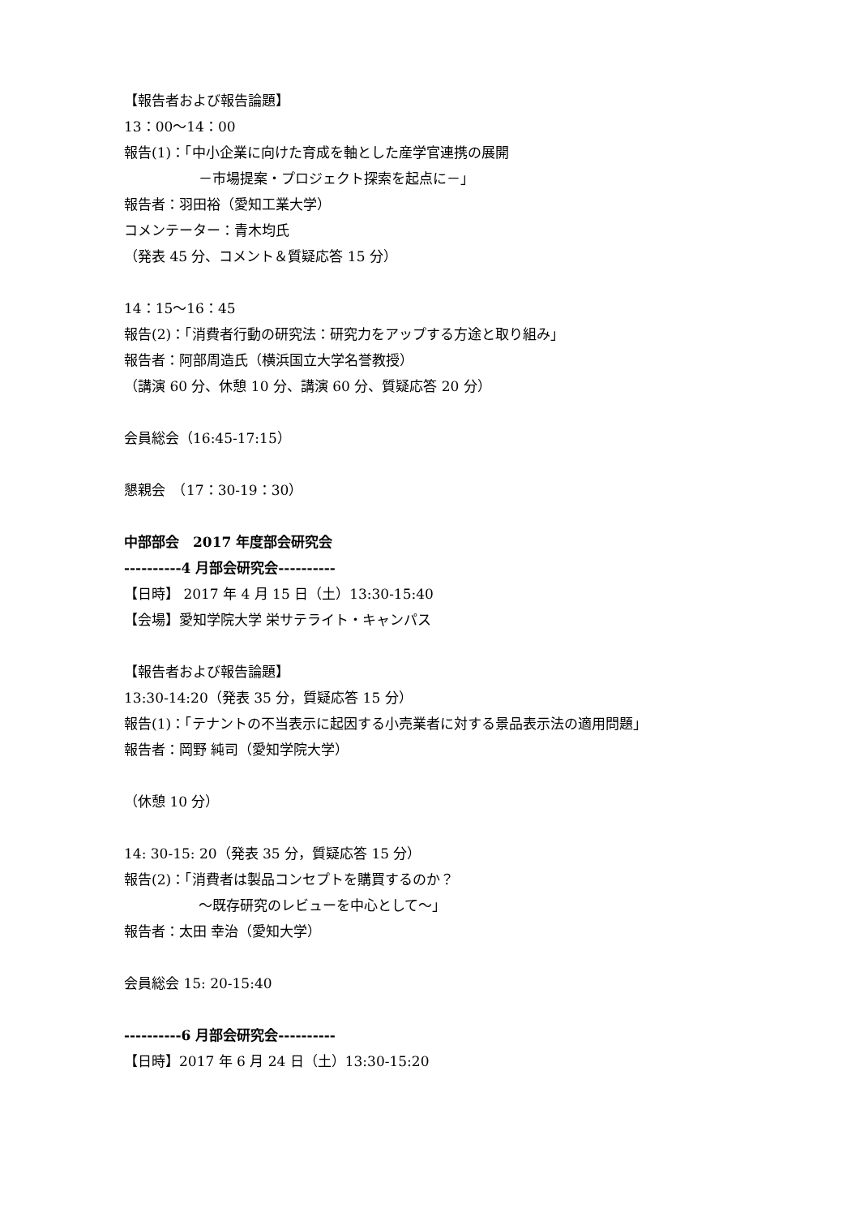【報告者および報告論題】
13：00〜14：00
報告(1)：「中小企業に向けた育成を軸とした産学官連携の展開
－市場提案・プロジェクト探索を起点に－」
報告者：羽田裕（愛知工業大学）
コメンテーター：青木均氏
（発表 45 分、コメント＆質疑応答 15 分）
14：15〜16：45
報告(2)：「消費者行動の研究法：研究力をアップする方途と取り組み」
報告者：阿部周造氏（横浜国立大学名誉教授）
（講演 60 分、休憩 10 分、講演 60 分、質疑応答 20 分）
会員総会（16:45-17:15）
懇親会　（17：30-19：30）
中部部会　2017 年度部会研究会
----------4 月部会研究会----------
【日時】 2017 年 4 月 15 日（土）13:30-15:40
【会場】愛知学院大学 栄サテライト・キャンパス
【報告者および報告論題】
13:30-14:20（発表 35 分，質疑応答 15 分）
報告(1)：「テナントの不当表示に起因する小売業者に対する景品表示法の適用問題」
報告者：岡野 純司（愛知学院大学）
（休憩 10 分）
14: 30-15: 20（発表 35 分，質疑応答 15 分）
報告(2)：「消費者は製品コンセプトを購買するのか？
〜既存研究のレビューを中心として〜」
報告者：太田 幸治（愛知大学）
会員総会 15: 20-15:40
----------6 月部会研究会----------
【日時】2017 年 6 月 24 日（土）13:30-15:20